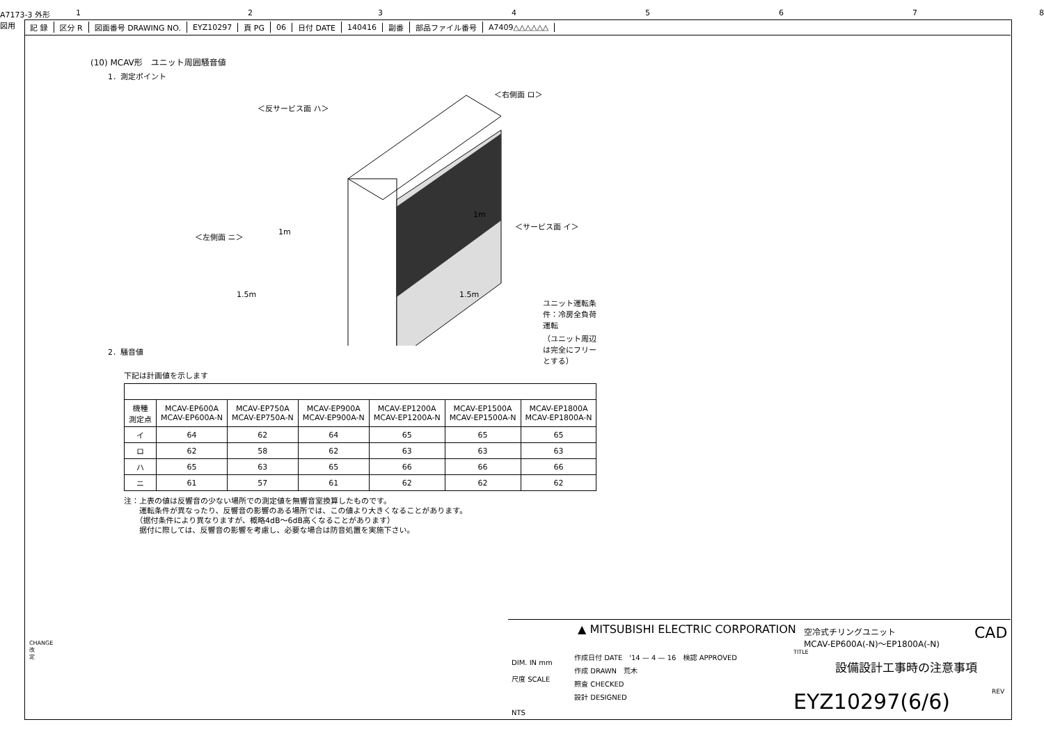A7173-3 外形図用 12345678 記 録 区分 R 図面番号 DRAWING NO. EYZ10297 頁 PG 06 日付 DATE 140416 副番 部品ファイル番号 A7409△△△△△△
(10) MCAV形　ユニット周囲騒音値
1．測定ポイント
＜反サービス面 ハ＞
＜右側面 ロ＞
＜サービス面 イ＞
＜左側面 ニ＞ 1m
1m
1.5m 1.5m
ユニット運転条件：冷房全負荷運転
（ユニット周辺は完全にフリーとする）
2．騒音値
下記は計画値を示します
| 機種 測定点 | MCAV-EP600A MCAV-EP600A-N | MCAV-EP750A MCAV-EP750A-N | MCAV-EP900A MCAV-EP900A-N | MCAV-EP1200A MCAV-EP1200A-N | MCAV-EP1500A MCAV-EP1500A-N | MCAV-EP1800A MCAV-EP1800A-N |
| --- | --- | --- | --- | --- | --- | --- |
| イ | 64 | 62 | 64 | 65 | 65 | 65 |
| ロ | 62 | 58 | 62 | 63 | 63 | 63 |
| ハ | 65 | 63 | 65 | 66 | 66 | 66 |
| ニ | 61 | 57 | 61 | 62 | 62 | 62 |
注：上表の値は反響音の少ない場所での測定値を無響音室換算したものです。
　　運転条件が異なったり、反響音の影響のある場所では、この値より大きくなることがあります。
　　（据付条件により異なりますが、概略4dB～6dB高くなることがあります）
　　据付に際しては、反響音の影響を考慮し、必要な場合は防音処置を実施下さい。
CHANGE 改定
▲ MITSUBISHI ELECTRIC CORPORATION
空冷式チリングユニット
MCAV-EP600A(-N)～EP1800A(-N)
CAD
TITLE
設備設計工事時の注意事項
作成日付 DATE　'14 — 4 — 16　検認 APPROVED
作成 DRAWN　荒木
照査 CHECKED
設計 DESIGNED
DIM. IN mm
尺度 SCALE
NTS
EYZ10297(6/6) REV